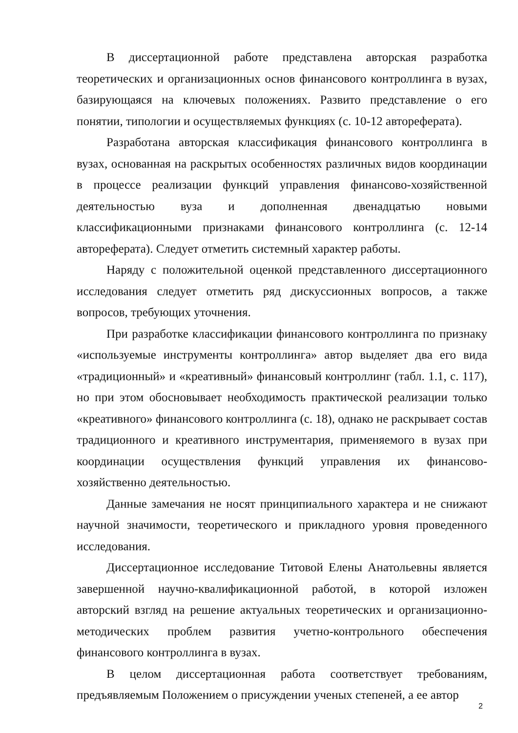В диссертационной работе представлена авторская разработка теоретических и организационных основ финансового контроллинга в вузах, базирующаяся на ключевых положениях. Развито представление о его понятии, типологии и осуществляемых функциях (с. 10-12 автореферата).
Разработана авторская классификация финансового контроллинга в вузах, основанная на раскрытых особенностях различных видов координации в процессе реализации функций управления финансово-хозяйственной деятельностью вуза и дополненная двенадцатью новыми классификационными признаками финансового контроллинга (с. 12-14 автореферата). Следует отметить системный характер работы.
Наряду с положительной оценкой представленного диссертационного исследования следует отметить ряд дискуссионных вопросов, а также вопросов, требующих уточнения.
При разработке классификации финансового контроллинга по признаку «используемые инструменты контроллинга» автор выделяет два его вида «традиционный» и «креативный» финансовый контроллинг (табл. 1.1, с. 117), но при этом обосновывает необходимость практической реализации только «креативного» финансового контроллинга (с. 18), однако не раскрывает состав традиционного и креативного инструментария, применяемого в вузах при координации осуществления функций управления их финансово-хозяйственно деятельностью.
Данные замечания не носят принципиального характера и не снижают научной значимости, теоретического и прикладного уровня проведенного исследования.
Диссертационное исследование Титовой Елены Анатольевны является завершенной научно-квалификационной работой, в которой изложен авторский взгляд на решение актуальных теоретических и организационно-методических проблем развития учетно-контрольного обеспечения финансового контроллинга в вузах.
В целом диссертационная работа соответствует требованиям, предъявляемым Положением о присуждении ученых степеней, а ее автор
2